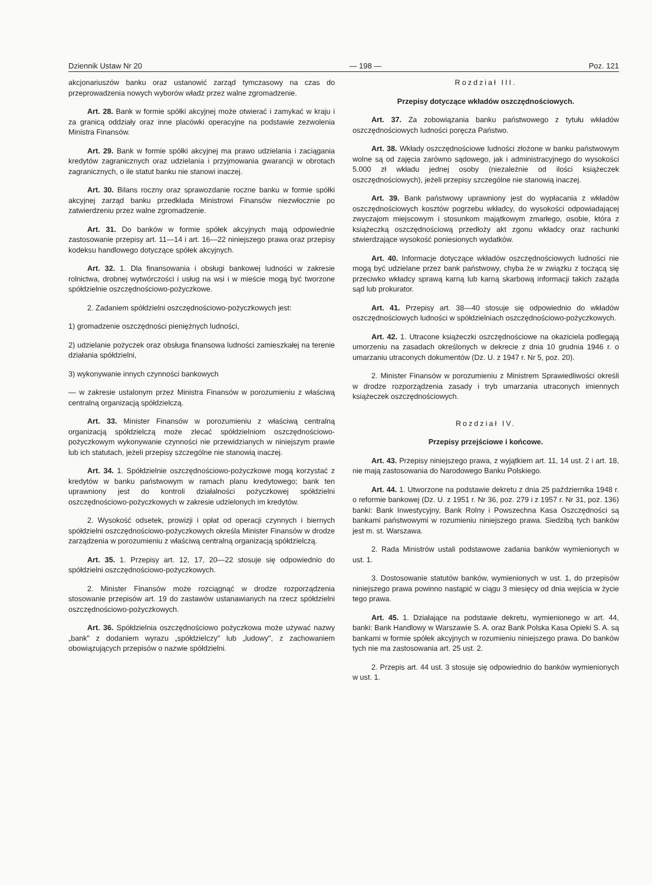Dziennik Ustaw Nr 20 — 198 — Poz. 121
akcjonariuszów banku oraz ustanowić zarząd tymczasowy na czas do przeprowadzenia nowych wyborów władz przez walne zgromadzenie.
Art. 28. Bank w formie spółki akcyjnej może otwierać i zamykać w kraju i za granicą oddziały oraz inne placówki operacyjne na podstawie zezwolenia Ministra Finansów.
Art. 29. Bank w formie spółki akcyjnej ma prawo udzielania i zaciągania kredytów zagranicznych oraz udzielania i przyjmowania gwarancji w obrotach zagranicznych, o ile statut banku nie stanowi inaczej.
Art. 30. Bilans roczny oraz sprawozdanie roczne banku w formie spółki akcyjnej zarząd banku przedkłada Ministrowi Finansów niezwłocznie po zatwierdzeniu przez walne zgromadzenie.
Art. 31. Do banków w formie spółek akcyjnych mają odpowiednie zastosowanie przepisy art. 11—14 i art. 16—22 niniejszego prawa oraz przepisy kodeksu handlowego dotyczące spółek akcyjnych.
Art. 32. 1. Dla finansowania i obsługi bankowej ludności w zakresie rolnictwa, drobnej wytwórczości i usług na wsi i w mieście mogą być tworzone spółdzielnie oszczędnościowo-pożyczkowe.
2. Zadaniem spółdzielni oszczędnościowo-pożyczkowych jest:
1) gromadzenie oszczędności pieniężnych ludności,
2) udzielanie pożyczek oraz obsługa finansowa ludności zamieszkałej na terenie działania spółdzielni,
3) wykonywanie innych czynności bankowych
— w zakresie ustalonym przez Ministra Finansów w porozumieniu z właściwą centralną organizacją spółdzielczą.
Art. 33. Minister Finansów w porozumieniu z właściwą centralną organizacją spółdzielczą może zlecać spółdzielniom oszczędnościowo-pożyczkowym wykonywanie czynności nie przewidzianych w niniejszym prawie lub ich statutach, jeżeli przepisy szczególne nie stanowią inaczej.
Art. 34. 1. Spółdzielnie oszczędnościowo-pożyczkowe mogą korzystać z kredytów w banku państwowym w ramach planu kredytowego; bank ten uprawniony jest do kontroli działalności pożyczkowej spółdzielni oszczędnościowo-pożyczkowych w zakresie udzielonych im kredytów.
2. Wysokość odsetek, prowizji i opłat od operacji czynnych i biernych spółdzielni oszczędnościowo-pożyczkowych określa Minister Finansów w drodze zarządzenia w porozumieniu z właściwą centralną organizacją spółdzielczą.
Art. 35. 1. Przepisy art. 12, 17, 20—22 stosuje się odpowiednio do spółdzielni oszczędnościowo-pożyczkowych.
2. Minister Finansów może rozciągnąć w drodze rozporządzenia stosowanie przepisów art. 19 do zastawów ustanawianych na rzecz spółdzielni oszczędnościowo-pożyczkowych.
Art. 36. Spółdzielnia oszczędnościowo pożyczkowa może używać nazwy „bank" z dodaniem wyrazu „spółdzielczy" lub „ludowy", z zachowaniem obowiązujących przepisów o nazwie spółdzielni.
Rozdział III.
Przepisy dotyczące wkładów oszczędnościowych.
Art. 37. Za zobowiązania banku państwowego z tytułu wkładów oszczędnościowych ludności poręcza Państwo.
Art. 38. Wkłady oszczędnościowe ludności złożone w banku państwowym wolne są od zajęcia zarówno sądowego, jak i administracyjnego do wysokości 5.000 zł wkładu jednej osoby (niezależnie od ilości książeczek oszczędnościowych), jeżeli przepisy szczególne nie stanowią inaczej.
Art. 39. Bank państwowy uprawniony jest do wypłacania z wkładów oszczędnościowych kosztów pogrzebu wkładcy, do wysokości odpowiadającej zwyczajom miejscowym i stosunkom majątkowym zmarłego, osobie, która z książeczką oszczędnościową przedłoży akt zgonu wkładcy oraz rachunki stwierdzające wysokość poniesionych wydatków.
Art. 40. Informacje dotyczące wkładów oszczędnościowych ludności nie mogą być udzielane przez bank państwowy, chyba że w związku z toczącą się przeciwko wkładcy sprawą karną lub karną skarbową informacji takich zażąda sąd lub prokurator.
Art. 41. Przepisy art. 38—40 stosuje się odpowiednio do wkładów oszczędnościowych ludności w spółdzielniach oszczędnościowo-pożyczkowych.
Art. 42. 1. Utracone książeczki oszczędnościowe na okaziciela podlegają umorzeniu na zasadach określonych w dekrecie z dnia 10 grudnia 1946 r. o umarzaniu utraconych dokumentów (Dz. U. z 1947 r. Nr 5, poz. 20).
2. Minister Finansów w porozumieniu z Ministrem Sprawiedliwości określi w drodze rozporządzenia zasady i tryb umarzania utraconych imiennych książeczek oszczędnościowych.
Rozdział IV.
Przepisy przejściowe i końcowe.
Art. 43. Przepisy niniejszego prawa, z wyjątkiem art. 11, 14 ust. 2 i art. 18, nie mają zastosowania do Narodowego Banku Polskiego.
Art. 44. 1. Utworzone na podstawie dekretu z dnia 25 października 1948 r. o reformie bankowej (Dz. U. z 1951 r. Nr 36, poz. 279 i z 1957 r. Nr 31, poz. 136) banki: Bank Inwestycyjny, Bank Rolny i Powszechna Kasa Oszczędności są bankami państwowymi w rozumieniu niniejszego prawa. Siedzibą tych banków jest m. st. Warszawa.
2. Rada Ministrów ustali podstawowe zadania banków wymienionych w ust. 1.
3. Dostosowanie statutów banków, wymienionych w ust. 1, do przepisów niniejszego prawa powinno nastąpić w ciągu 3 miesięcy od dnia wejścia w życie tego prawa.
Art. 45. 1. Działające na podstawie dekretu, wymienionego w art. 44, banki: Bank Handlowy w Warszawie S. A. oraz Bank Polska Kasa Opieki S. A. są bankami w formie spółek akcyjnych w rozumieniu niniejszego prawa. Do banków tych nie ma zastosowania art. 25 ust. 2.
2. Przepis art. 44 ust. 3 stosuje się odpowiednio do banków wymienionych w ust. 1.